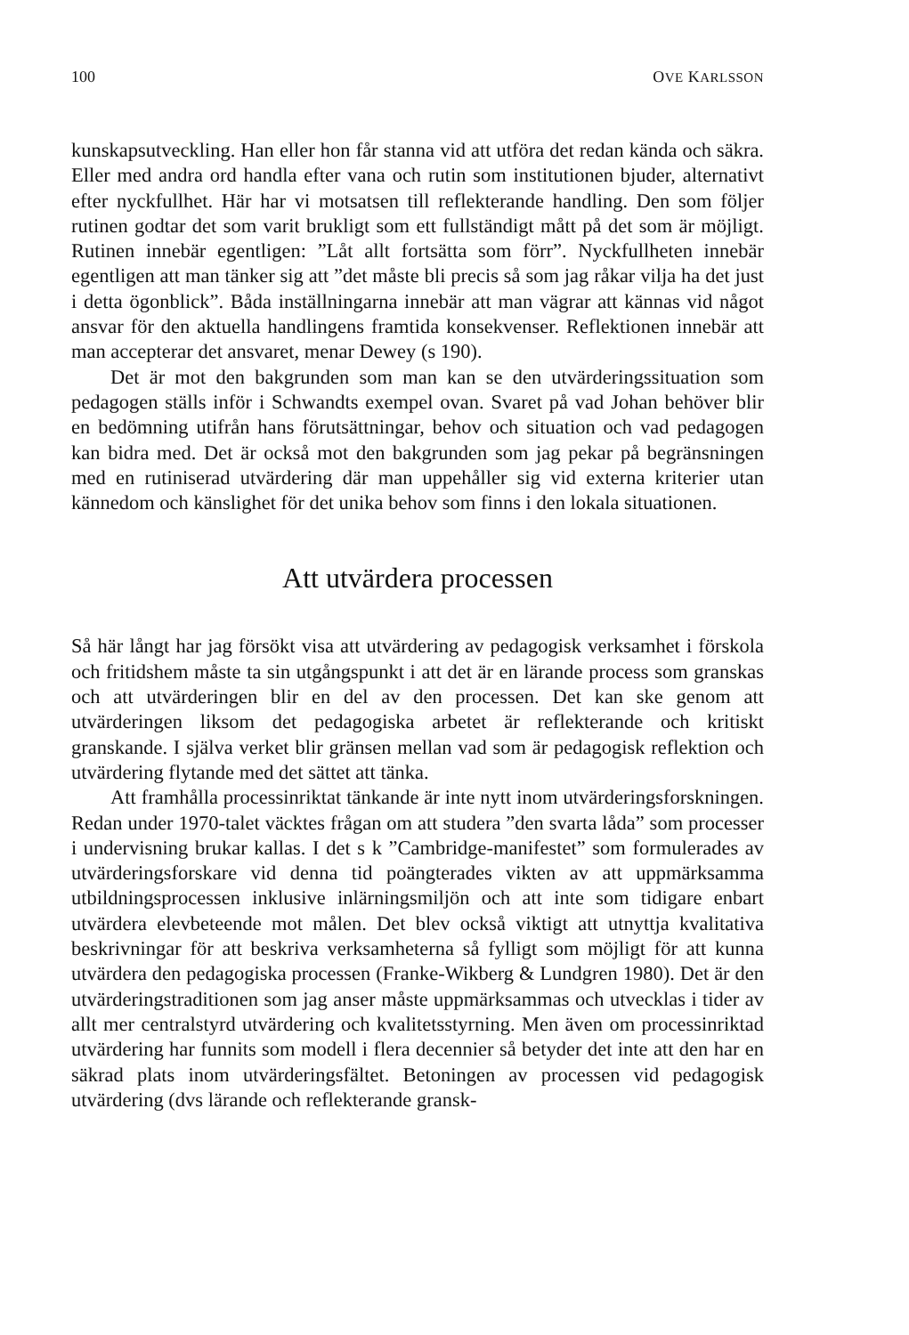100 OVE KARLSSON
kunskapsutveckling. Han eller hon får stanna vid att utföra det redan kända och säkra. Eller med andra ord handla efter vana och rutin som institutionen bjuder, alternativt efter nyckfullhet. Här har vi motsatsen till reflekterande handling. Den som följer rutinen godtar det som varit brukligt som ett fullständigt mått på det som är möjligt. Rutinen innebär egentligen: ”Låt allt fortsätta som förr”. Nyckfullheten innebär egentligen att man tänker sig att ”det måste bli precis så som jag råkar vilja ha det just i detta ögonblick”. Båda inställningarna innebär att man vägrar att kännas vid något ansvar för den aktuella handlingens framtida konsekvenser. Reflektionen innebär att man accepterar det ansvaret, menar Dewey (s 190).
Det är mot den bakgrunden som man kan se den utvärderingssituation som pedagogen ställs inför i Schwandts exempel ovan. Svaret på vad Johan behöver blir en bedömning utifrån hans förutsättningar, behov och situation och vad pedagogen kan bidra med. Det är också mot den bakgrunden som jag pekar på begränsningen med en rutiniserad utvärdering där man uppehåller sig vid externa kriterier utan kännedom och känslighet för det unika behov som finns i den lokala situationen.
Att utvärdera processen
Så här långt har jag försökt visa att utvärdering av pedagogisk verksamhet i förskola och fritidshem måste ta sin utgångspunkt i att det är en lärande process som granskas och att utvärderingen blir en del av den processen. Det kan ske genom att utvärderingen liksom det pedagogiska arbetet är reflekterande och kritiskt granskande. I själva verket blir gränsen mellan vad som är pedagogisk reflektion och utvärdering flytande med det sättet att tänka.
Att framhålla processinriktat tänkande är inte nytt inom utvärderingsforskningen. Redan under 1970-talet väcktes frågan om att studera ”den svarta låda” som processer i undervisning brukar kallas. I det s k ”Cambridge-manifestet” som formulerades av utvärderingsforskare vid denna tid poängterades vikten av att uppmärksamma utbildningsprocessen inklusive inlärningsmiljön och att inte som tidigare enbart utvärdera elevbeteende mot målen. Det blev också viktigt att utnyttja kvalitativa beskrivningar för att beskriva verksamheterna så fylligt som möjligt för att kunna utvärdera den pedagogiska processen (Franke-Wikberg & Lundgren 1980). Det är den utvärderingstraditionen som jag anser måste uppmärksammas och utvecklas i tider av allt mer centralstyrd utvärdering och kvalitetsstyrning. Men även om processinriktad utvärdering har funnits som modell i flera decennier så betyder det inte att den har en säkrad plats inom utvärderingsfältet. Betoningen av processen vid pedagogisk utvärdering (dvs lärande och reflekterande gransk-